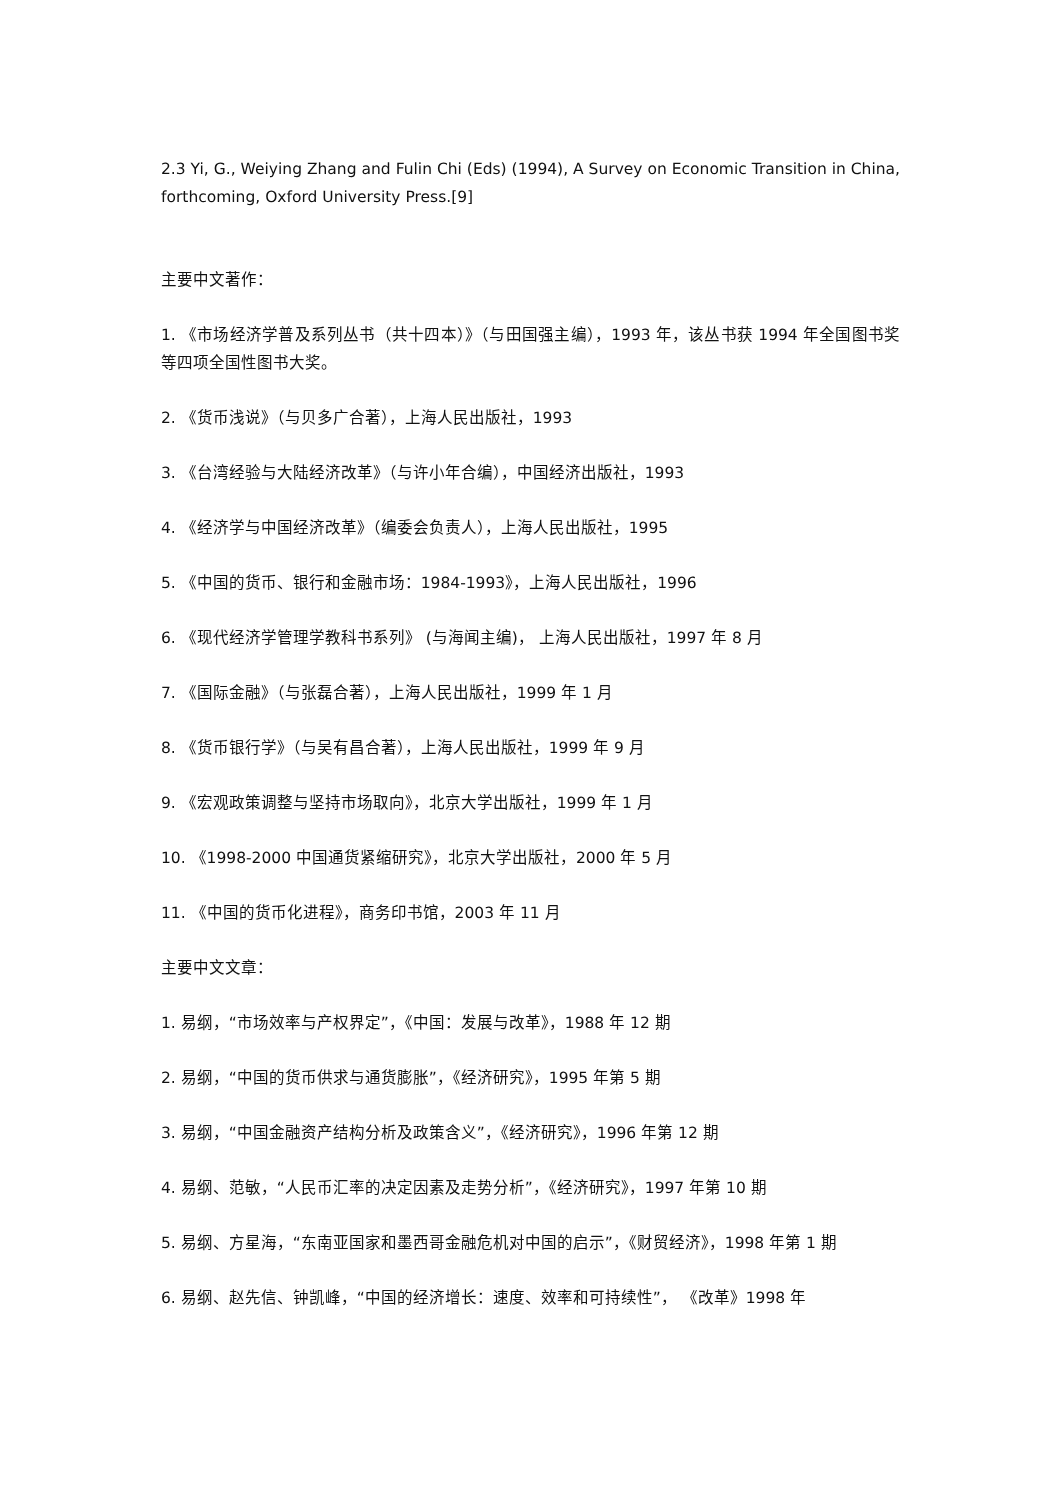2.3 Yi, G., Weiying Zhang and Fulin Chi (Eds) (1994), A Survey on Economic Transition in China, forthcoming, Oxford University Press.[9]
主要中文著作：
1. 《市场经济学普及系列丛书（共十四本）》（与田国强主编），1993 年，该丛书获 1994 年全国图书奖等四项全国性图书大奖。
2. 《货币浅说》（与贝多广合著），上海人民出版社，1993
3. 《台湾经验与大陆经济改革》（与许小年合编），中国经济出版社，1993
4. 《经济学与中国经济改革》（编委会负责人），上海人民出版社，1995
5. 《中国的货币、银行和金融市场：1984-1993》，上海人民出版社，1996
6. 《现代经济学管理学教科书系列》 (与海闻主编)， 上海人民出版社，1997 年 8 月
7. 《国际金融》（与张磊合著），上海人民出版社，1999 年 1 月
8. 《货币银行学》（与吴有昌合著），上海人民出版社，1999 年 9 月
9. 《宏观政策调整与坚持市场取向》，北京大学出版社，1999 年 1 月
10. 《1998-2000 中国通货紧缩研究》，北京大学出版社，2000 年 5 月
11. 《中国的货币化进程》，商务印书馆，2003 年 11 月
主要中文文章：
1. 易纲，“市场效率与产权界定”，《中国：发展与改革》，1988 年 12 期
2. 易纲，“中国的货币供求与通货膨胀”，《经济研究》，1995 年第 5 期
3. 易纲，“中国金融资产结构分析及政策含义”，《经济研究》，1996 年第 12 期
4. 易纲、范敏，“人民币汇率的决定因素及走势分析”，《经济研究》，1997 年第 10 期
5. 易纲、方星海，“东南亚国家和墨西哥金融危机对中国的启示”，《财贸经济》，1998 年第 1 期
6. 易纲、赵先信、钟凯峰，“中国的经济增长：速度、效率和可持续性”， 《改革》1998 年